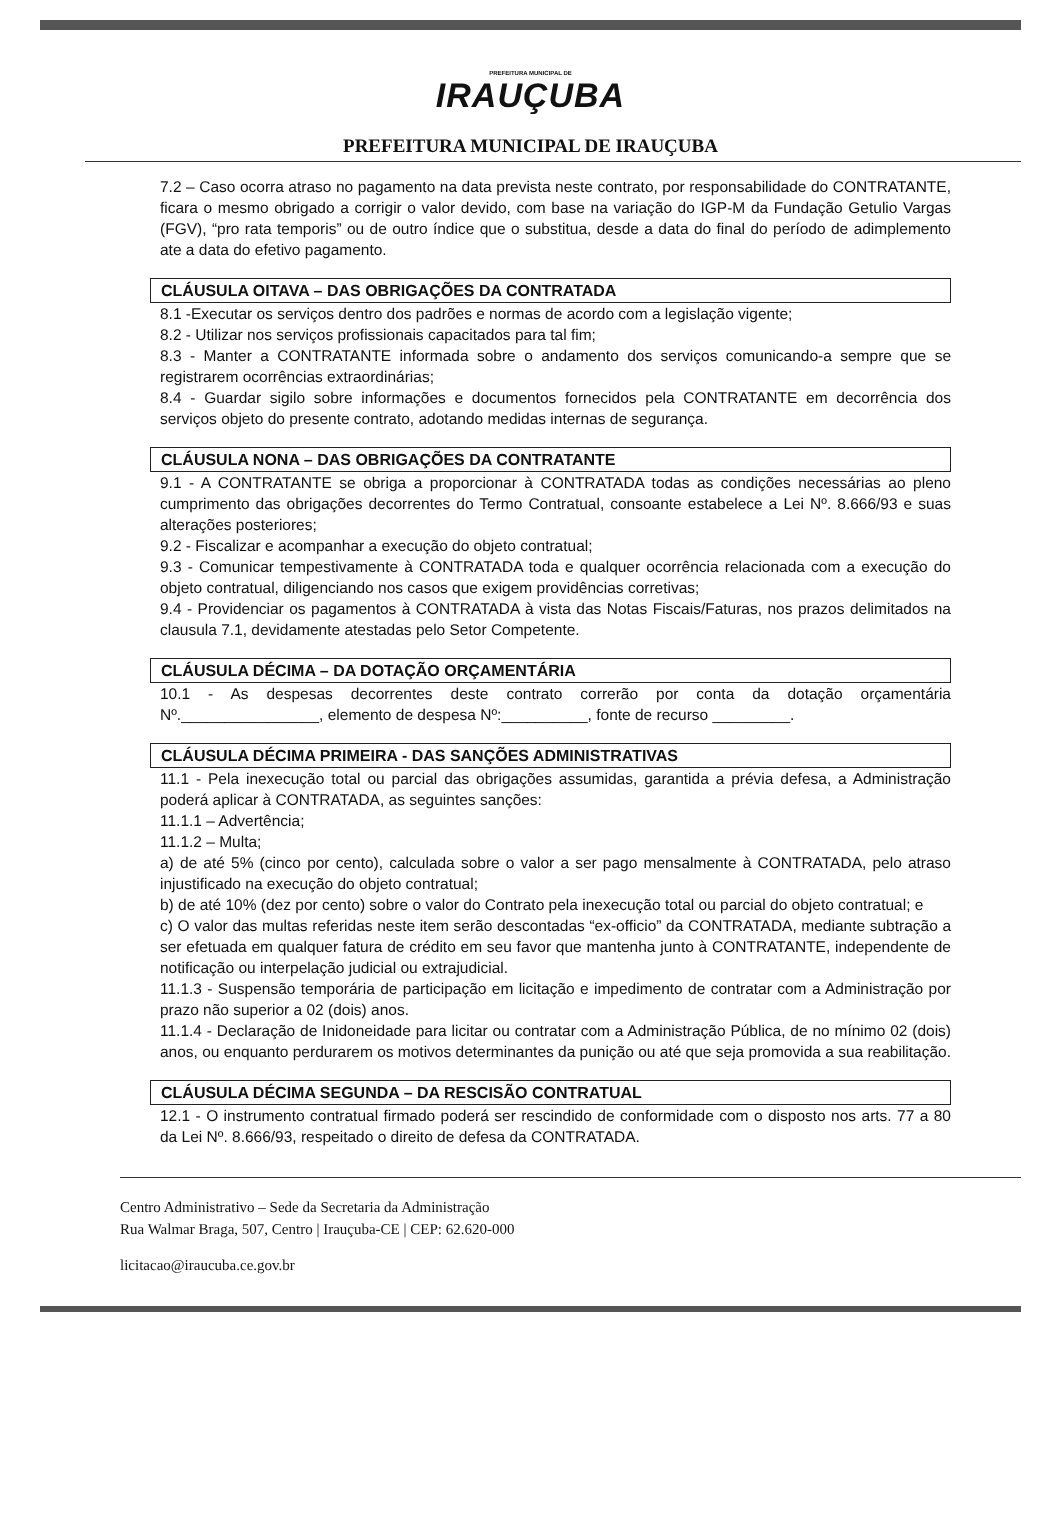PREFEITURA MUNICIPAL DE
IRAUÇUBA
PREFEITURA MUNICIPAL DE IRAUÇUBA
7.2 – Caso ocorra atraso no pagamento na data prevista neste contrato, por responsabilidade do CONTRATANTE, ficara o mesmo obrigado a corrigir o valor devido, com base na variação do IGP-M da Fundação Getulio Vargas (FGV), “pro rata temporis” ou de outro índice que o substitua, desde a data do final do período de adimplemento ate a data do efetivo pagamento.
CLÁUSULA OITAVA – DAS OBRIGAÇÕES DA CONTRATADA
8.1 -Executar os serviços dentro dos padrões e normas de acordo com a legislação vigente;
8.2 - Utilizar nos serviços profissionais capacitados para tal fim;
8.3 - Manter a CONTRATANTE informada sobre o andamento dos serviços comunicando-a sempre que se registrarem ocorrências extraordinárias;
8.4 - Guardar sigilo sobre informações e documentos fornecidos pela CONTRATANTE em decorrência dos serviços objeto do presente contrato, adotando medidas internas de segurança.
CLÁUSULA NONA – DAS OBRIGAÇÕES DA CONTRATANTE
9.1 - A CONTRATANTE se obriga a proporcionar à CONTRATADA todas as condições necessárias ao pleno cumprimento das obrigações decorrentes do Termo Contratual, consoante estabelece a Lei Nº. 8.666/93 e suas alterações posteriores;
9.2 - Fiscalizar e acompanhar a execução do objeto contratual;
9.3 - Comunicar tempestivamente à CONTRATADA toda e qualquer ocorrência relacionada com a execução do objeto contratual, diligenciando nos casos que exigem providências corretivas;
9.4 - Providenciar os pagamentos à CONTRATADA à vista das Notas Fiscais/Faturas, nos prazos delimitados na clausula 7.1, devidamente atestadas pelo Setor Competente.
CLÁUSULA DÉCIMA – DA DOTAÇÃO ORÇAMENTÁRIA
10.1 - As despesas decorrentes deste contrato correrão por conta da dotação orçamentária Nº.________________, elemento de despesa Nº:__________, fonte de recurso _________.
CLÁUSULA DÉCIMA PRIMEIRA - DAS SANÇÕES ADMINISTRATIVAS
11.1 - Pela inexecução total ou parcial das obrigações assumidas, garantida a prévia defesa, a Administração poderá aplicar à CONTRATADA, as seguintes sanções:
11.1.1 – Advertência;
11.1.2 – Multa;
a) de até 5% (cinco por cento), calculada sobre o valor a ser pago mensalmente à CONTRATADA, pelo atraso injustificado na execução do objeto contratual;
b) de até 10% (dez por cento) sobre o valor do Contrato pela inexecução total ou parcial do objeto contratual; e
c) O valor das multas referidas neste item serão descontadas “ex-officio” da CONTRATADA, mediante subtração a ser efetuada em qualquer fatura de crédito em seu favor que mantenha junto à CONTRATANTE, independente de notificação ou interpelação judicial ou extrajudicial.
11.1.3 - Suspensão temporária de participação em licitação e impedimento de contratar com a Administração por prazo não superior a 02 (dois) anos.
11.1.4 - Declaração de Inidoneidade para licitar ou contratar com a Administração Pública, de no mínimo 02 (dois) anos, ou enquanto perdurarem os motivos determinantes da punição ou até que seja promovida a sua reabilitação.
CLÁUSULA DÉCIMA SEGUNDA – DA RESCISÃO CONTRATUAL
12.1 - O instrumento contratual firmado poderá ser rescindido de conformidade com o disposto nos arts. 77 a 80 da Lei Nº. 8.666/93, respeitado o direito de defesa da CONTRATADA.
Centro Administrativo – Sede da Secretaria da Administração
Rua Walmar Braga, 507, Centro | Irauçuba-CE | CEP: 62.620-000
licitacao@iraucuba.ce.gov.br